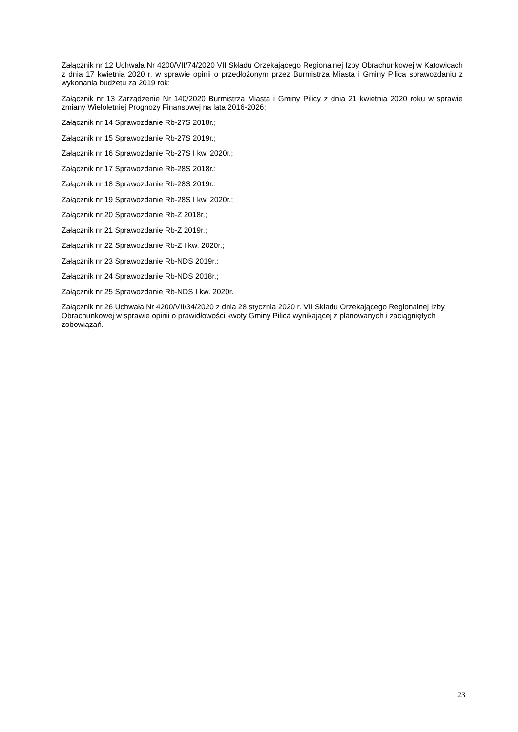Załącznik nr 12 Uchwała Nr 4200/VII/74/2020 VII Składu Orzekającego Regionalnej Izby Obrachunkowej w Katowicach z dnia 17 kwietnia 2020 r. w sprawie opinii o przedłożonym przez Burmistrza Miasta i Gminy Pilica sprawozdaniu z wykonania budżetu za 2019 rok;
Załącznik nr 13 Zarządzenie Nr 140/2020 Burmistrza Miasta i Gminy Pilicy z dnia 21 kwietnia 2020 roku w sprawie zmiany Wieloletniej Prognozy Finansowej na lata 2016-2026;
Załącznik nr 14 Sprawozdanie Rb-27S 2018r.;
Załącznik nr 15 Sprawozdanie Rb-27S 2019r.;
Załącznik nr 16 Sprawozdanie Rb-27S I kw. 2020r.;
Załącznik nr 17 Sprawozdanie Rb-28S 2018r.;
Załącznik nr 18 Sprawozdanie Rb-28S 2019r.;
Załącznik nr 19 Sprawozdanie Rb-28S I kw. 2020r.;
Załącznik nr 20 Sprawozdanie Rb-Z 2018r.;
Załącznik nr 21 Sprawozdanie Rb-Z 2019r.;
Załącznik nr 22 Sprawozdanie Rb-Z I kw. 2020r.;
Załącznik nr 23 Sprawozdanie Rb-NDS 2019r.;
Załącznik nr 24 Sprawozdanie Rb-NDS 2018r.;
Załącznik nr 25 Sprawozdanie Rb-NDS I kw. 2020r.
Załącznik nr 26 Uchwała Nr 4200/VII/34/2020 z dnia 28 stycznia 2020 r. VII Składu Orzekającego Regionalnej Izby Obrachunkowej w sprawie opinii o prawidłowości kwoty Gminy Pilica wynikającej z planowanych i zaciągniętych zobowiązań.
23